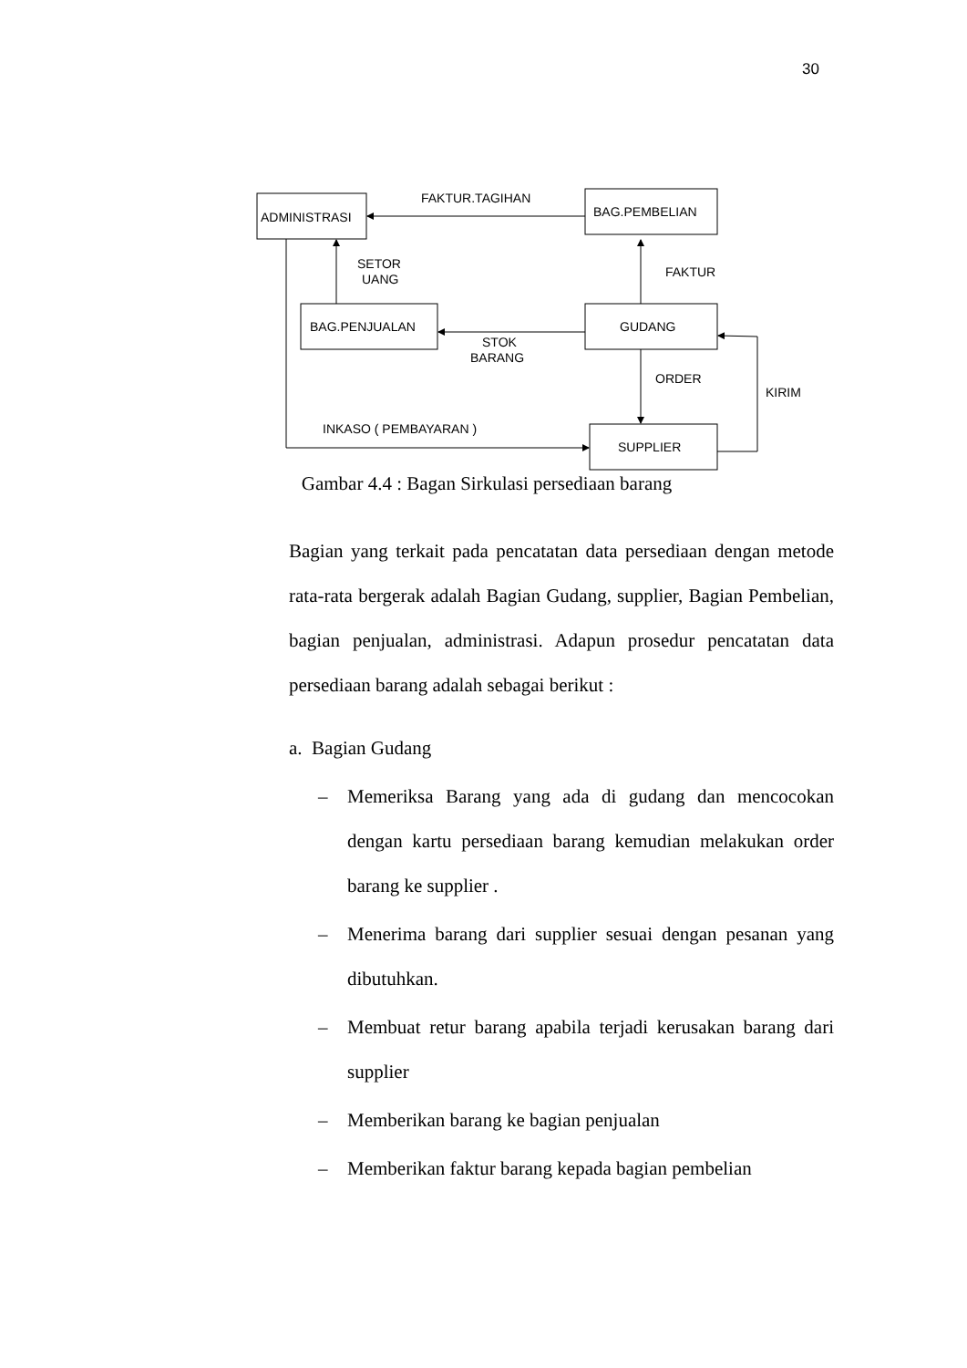30
ADMINISTRASI
BAG.PEMBELIAN
BAG.PENJUALAN
GUDANG
SUPPLIER
FAKTUR.TAGIHAN
SETOR
UANG
FAKTUR
STOK
BARANG
ORDER
KIRIM
INKASO ( PEMBAYARAN )
Gambar 4.4 : Bagan Sirkulasi persediaan barang
Bagian yang terkait pada pencatatan data persediaan dengan metode rata-rata bergerak adalah Bagian Gudang, supplier, Bagian Pembelian, bagian penjualan, administrasi. Adapun prosedur pencatatan data persediaan barang adalah sebagai berikut :
a. Bagian Gudang
– Memeriksa Barang yang ada di gudang dan mencocokan dengan kartu persediaan barang kemudian melakukan order barang ke supplier .
– Menerima barang dari supplier sesuai dengan pesanan yang dibutuhkan.
– Membuat retur barang apabila terjadi kerusakan barang dari supplier
– Memberikan barang ke bagian penjualan
– Memberikan faktur barang kepada bagian pembelian